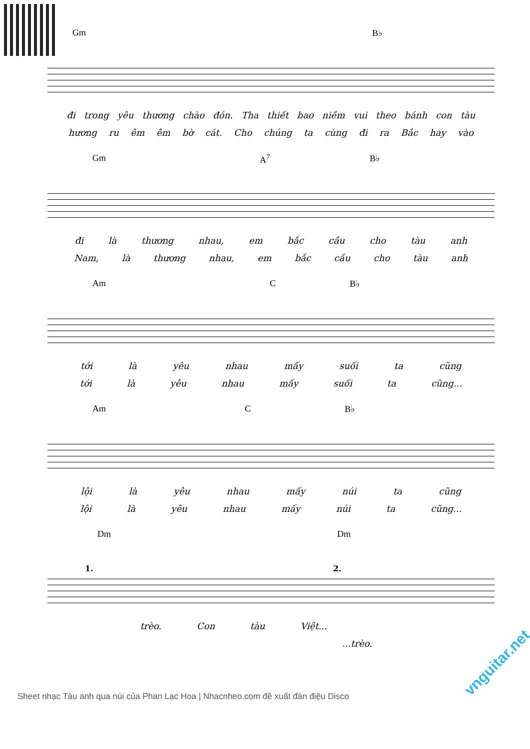Gm B♭
đi trong yêu thương chào đón. Tha thiết bao niềm vui theo bánh con tàu
hương ru êm êm bờ cát. Cho chúng ta cùng đi ra Bắc hay vào
Gm A<sup>7</sup> B♭
đi là thương nhau, em bắc cầu cho tàu anh
Nam, là thương nhau, em bắc cầu cho tàu anh
Am C B♭
tới là yêu nhau mấy suối ta cũng
tới là yêu nhau mấy suối ta cũng...
Am C B♭
lội là yêu nhau mấy núi ta cũng
lội là yêu nhau mấy núi ta cũng...
Dm Dm
1. 2.
trèo. Con tàu Việt...
...trèo.
Sheet nhạc Tàu anh qua núi của Phan Lạc Hoa | Nhacnheo.com đề xuất đàn điệu Disco
vnguitar.net